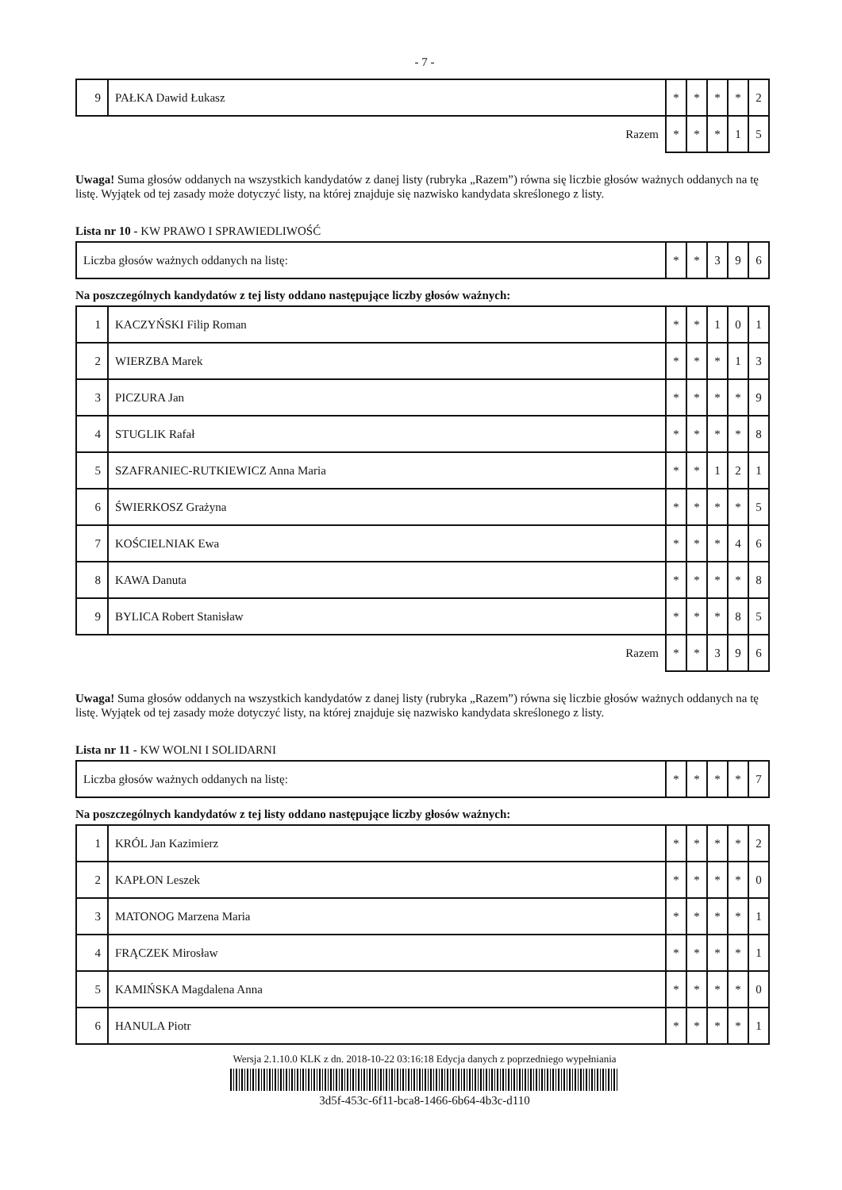- 7 -
| 9 | PAŁKA Dawid Łukasz | * | * | * | * | 2 |
| Razem | | * | * | * | 1 | 5 |
Uwaga! Suma głosów oddanych na wszystkich kandydatów z danej listy (rubryka „Razem”) równa się liczbie głosów ważnych oddanych na tę listę. Wyjątek od tej zasady może dotyczyć listy, na której znajduje się nazwisko kandydata skreślonego z listy.
Lista nr 10 - KW PRAWO I SPRAWIEDLIWOŚĆ
| Liczba głosów ważnych oddanych na listę: | * | * | 3 | 9 | 6 |
Na poszczególnych kandydatów z tej listy oddano następujące liczby głosów ważnych:
| 1 | KACZYŃSKI Filip Roman | * | * | 1 | 0 | 1 |
| 2 | WIERZBA Marek | * | * | * | 1 | 3 |
| 3 | PICZURA Jan | * | * | * | * | 9 |
| 4 | STUGLIK Rafał | * | * | * | * | 8 |
| 5 | SZAFRANIEC-RUTKIEWICZ Anna Maria | * | * | 1 | 2 | 1 |
| 6 | ŚWIERKOSZ Grażyna | * | * | * | * | 5 |
| 7 | KOŚCIELNIAK Ewa | * | * | * | 4 | 6 |
| 8 | KAWA Danuta | * | * | * | * | 8 |
| 9 | BYLICA Robert Stanisław | * | * | * | 8 | 5 |
| Razem | | * | * | 3 | 9 | 6 |
Uwaga! Suma głosów oddanych na wszystkich kandydatów z danej listy (rubryka „Razem”) równa się liczbie głosów ważnych oddanych na tę listę. Wyjątek od tej zasady może dotyczyć listy, na której znajduje się nazwisko kandydata skreślonego z listy.
Lista nr 11 - KW WOLNI I SOLIDARNI
| Liczba głosów ważnych oddanych na listę: | * | * | * | * | 7 |
Na poszczególnych kandydatów z tej listy oddano następujące liczby głosów ważnych:
| 1 | KRÓL Jan Kazimierz | * | * | * | * | 2 |
| 2 | KAPŁON Leszek | * | * | * | * | 0 |
| 3 | MATONOG Marzena Maria | * | * | * | * | 1 |
| 4 | FRĄCZEK Mirosław | * | * | * | * | 1 |
| 5 | KAMIŃSKA Magdalena Anna | * | * | * | * | 0 |
| 6 | HANULA Piotr | * | * | * | * | 1 |
Wersja 2.1.10.0 KLK z dn. 2018-10-22 03:16:18 Edycja danych z poprzedniego wypełniania
3d5f-453c-6f11-bca8-1466-6b64-4b3c-d110